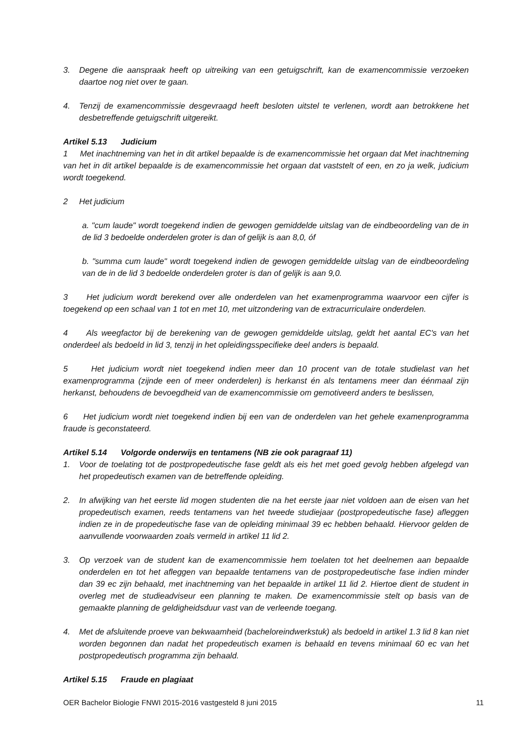3. Degene die aanspraak heeft op uitreiking van een getuigschrift, kan de examencommissie verzoeken daartoe nog niet over te gaan.
4. Tenzij de examencommissie desgevraagd heeft besloten uitstel te verlenen, wordt aan betrokkene het desbetreffende getuigschrift uitgereikt.
Artikel 5.13 Judicium
1 Met inachtneming van het in dit artikel bepaalde is de examencommissie het orgaan dat Met inachtneming van het in dit artikel bepaalde is de examencommissie het orgaan dat vaststelt of een, en zo ja welk, judicium wordt toegekend.
2 Het judicium
a. "cum laude" wordt toegekend indien de gewogen gemiddelde uitslag van de eindbeoordeling van de in de lid 3 bedoelde onderdelen groter is dan of gelijk is aan 8,0, óf
b. "summa cum laude" wordt toegekend indien de gewogen gemiddelde uitslag van de eindbeoordeling van de in de lid 3 bedoelde onderdelen groter is dan of gelijk is aan 9,0.
3 Het judicium wordt berekend over alle onderdelen van het examenprogramma waarvoor een cijfer is toegekend op een schaal van 1 tot en met 10, met uitzondering van de extracurriculaire onderdelen.
4 Als weegfactor bij de berekening van de gewogen gemiddelde uitslag, geldt het aantal EC's van het onderdeel als bedoeld in lid 3, tenzij in het opleidingsspecifieke deel anders is bepaald.
5 Het judicium wordt niet toegekend indien meer dan 10 procent van de totale studielast van het examenprogramma (zijnde een of meer onderdelen) is herkanst én als tentamens meer dan éénmaal zijn herkanst, behoudens de bevoegdheid van de examencommissie om gemotiveerd anders te beslissen,
6 Het judicium wordt niet toegekend indien bij een van de onderdelen van het gehele examenprogramma fraude is geconstateerd.
Artikel 5.14 Volgorde onderwijs en tentamens (NB zie ook paragraaf 11)
1. Voor de toelating tot de postpropedeutische fase geldt als eis het met goed gevolg hebben afgelegd van het propedeutisch examen van de betreffende opleiding.
2. In afwijking van het eerste lid mogen studenten die na het eerste jaar niet voldoen aan de eisen van het propedeutisch examen, reeds tentamens van het tweede studiejaar (postpropedeutische fase) afleggen indien ze in de propedeutische fase van de opleiding minimaal 39 ec hebben behaald. Hiervoor gelden de aanvullende voorwaarden zoals vermeld in artikel 11 lid 2.
3. Op verzoek van de student kan de examencommissie hem toelaten tot het deelnemen aan bepaalde onderdelen en tot het afleggen van bepaalde tentamens van de postpropedeutische fase indien minder dan 39 ec zijn behaald, met inachtneming van het bepaalde in artikel 11 lid 2. Hiertoe dient de student in overleg met de studieadviseur een planning te maken. De examencommissie stelt op basis van de gemaakte planning de geldigheidsduur vast van de verleende toegang.
4. Met de afsluitende proeve van bekwaamheid (bacheloreindwerkstuk) als bedoeld in artikel 1.3 lid 8 kan niet worden begonnen dan nadat het propedeutisch examen is behaald en tevens minimaal 60 ec van het postpropedeutisch programma zijn behaald.
Artikel 5.15 Fraude en plagiaat
OER Bachelor Biologie FNWI 2015-2016 vastgesteld 8 juni 2015 11